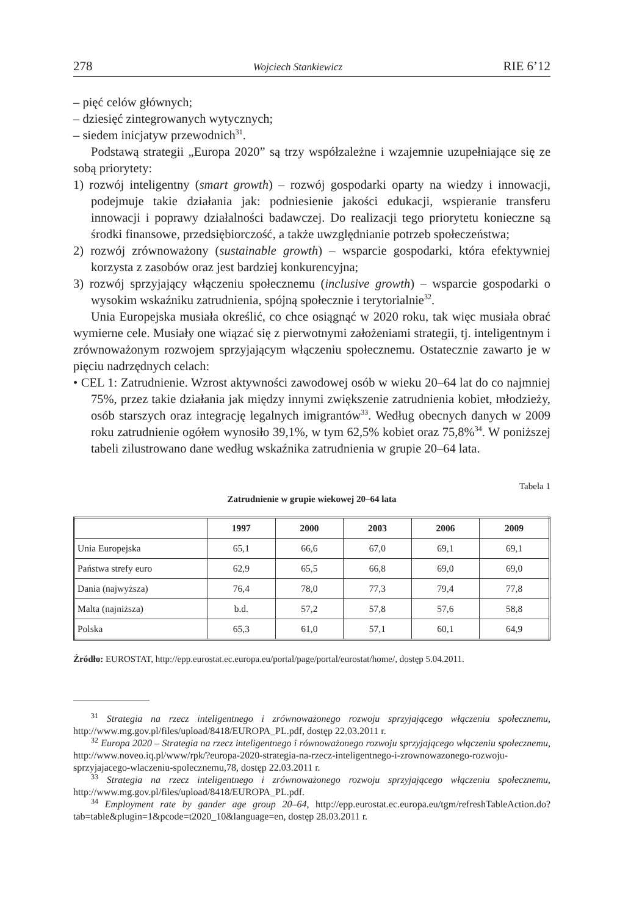278 Wojciech Stankiewicz RIE 6’12
– pięć celów głównych;
– dziesięć zintegrowanych wytycznych;
– siedem inicjatyw przewodnich<sup>31</sup>.
Podstawą strategii „Europa 2020” są trzy współzależne i wzajemnie uzupełniające się ze sobą priorytety:
1) rozwój inteligentny (smart growth) – rozwój gospodarki oparty na wiedzy i innowacji, podejmuje takie działania jak: podniesienie jakości edukacji, wspieranie transferu innowacji i poprawy działalności badawczej. Do realizacji tego priorytetu konieczne są środki finansowe, przedsiębiorczość, a także uwzględnianie potrzeb społeczeństwa;
2) rozwój zrównoważony (sustainable growth) – wsparcie gospodarki, która efektywniej korzysta z zasobów oraz jest bardziej konkurencyjna;
3) rozwój sprzyjający włączeniu społecznemu (inclusive growth) – wsparcie gospodarki o wysokim wskaźniku zatrudnienia, spójną społecznie i terytorialnie<sup>32</sup>.
Unia Europejska musiała określić, co chce osiągnąć w 2020 roku, tak więc musiała obrać wymierne cele. Musiały one wiązać się z pierwotnymi założeniami strategii, tj. inteligentnym i zrównoważonym rozwojem sprzyjającym włączeniu społecznemu. Ostatecznie zawarto je w pięciu nadrzędnych celach:
• CEL 1: Zatrudnienie. Wzrost aktywności zawodowej osób w wieku 20–64 lat do co najmniej 75%, przez takie działania jak między innymi zwiększenie zatrudnienia kobiet, młodzieży, osób starszych oraz integrację legalnych imigrantów<sup>33</sup>. Według obecnych danych w 2009 roku zatrudnienie ogółem wynosiło 39,1%, w tym 62,5% kobiet oraz 75,8%<sup>34</sup>. W poniższej tabeli zilustrowano dane według wskaźnika zatrudnienia w grupie 20–64 lata.
Tabela 1
Zatrudnienie w grupie wiekowej 20–64 lata
| | 1997 | 2000 | 2003 | 2006 | 2009 |
| --- | --- | --- | --- | --- | --- |
| Unia Europejska | 65,1 | 66,6 | 67,0 | 69,1 | 69,1 |
| Państwa strefy euro | 62,9 | 65,5 | 66,8 | 69,0 | 69,0 |
| Dania (najwyższa) | 76,4 | 78,0 | 77,3 | 79,4 | 77,8 |
| Malta (najniższa) | b.d. | 57,2 | 57,8 | 57,6 | 58,8 |
| Polska | 65,3 | 61,0 | 57,1 | 60,1 | 64,9 |
Źródło: EUROSTAT, http://epp.eurostat.ec.europa.eu/portal/page/portal/eurostat/home/, dostęp 5.04.2011.
<sup>31</sup> Strategia na rzecz inteligentnego i zrównoważonego rozwoju sprzyjającego włączeniu społecznemu, http://www.mg.gov.pl/files/upload/8418/EUROPA_PL.pdf, dostęp 22.03.2011 r.
<sup>32</sup> Europa 2020 – Strategia na rzecz inteligentnego i równoważonego rozwoju sprzyjającego włączeniu społecznemu, http://www.noveo.iq.pl/www/rpk/?europa-2020-strategia-na-rzecz-inteligentnego-i-zrownowazonego-rozwoju-sprzyjajacego-wlaczeniu-spolecznemu,78, dostęp 22.03.2011 r.
<sup>33</sup> Strategia na rzecz inteligentnego i zrównoważonego rozwoju sprzyjającego włączeniu społecznemu, http://www.mg.gov.pl/files/upload/8418/EUROPA_PL.pdf.
<sup>34</sup> Employment rate by gander age group 20–64, http://epp.eurostat.ec.europa.eu/tgm/refreshTableAction.do?tab=table&plugin=1&pcode=t2020_10&language=en, dostęp 28.03.2011 r.